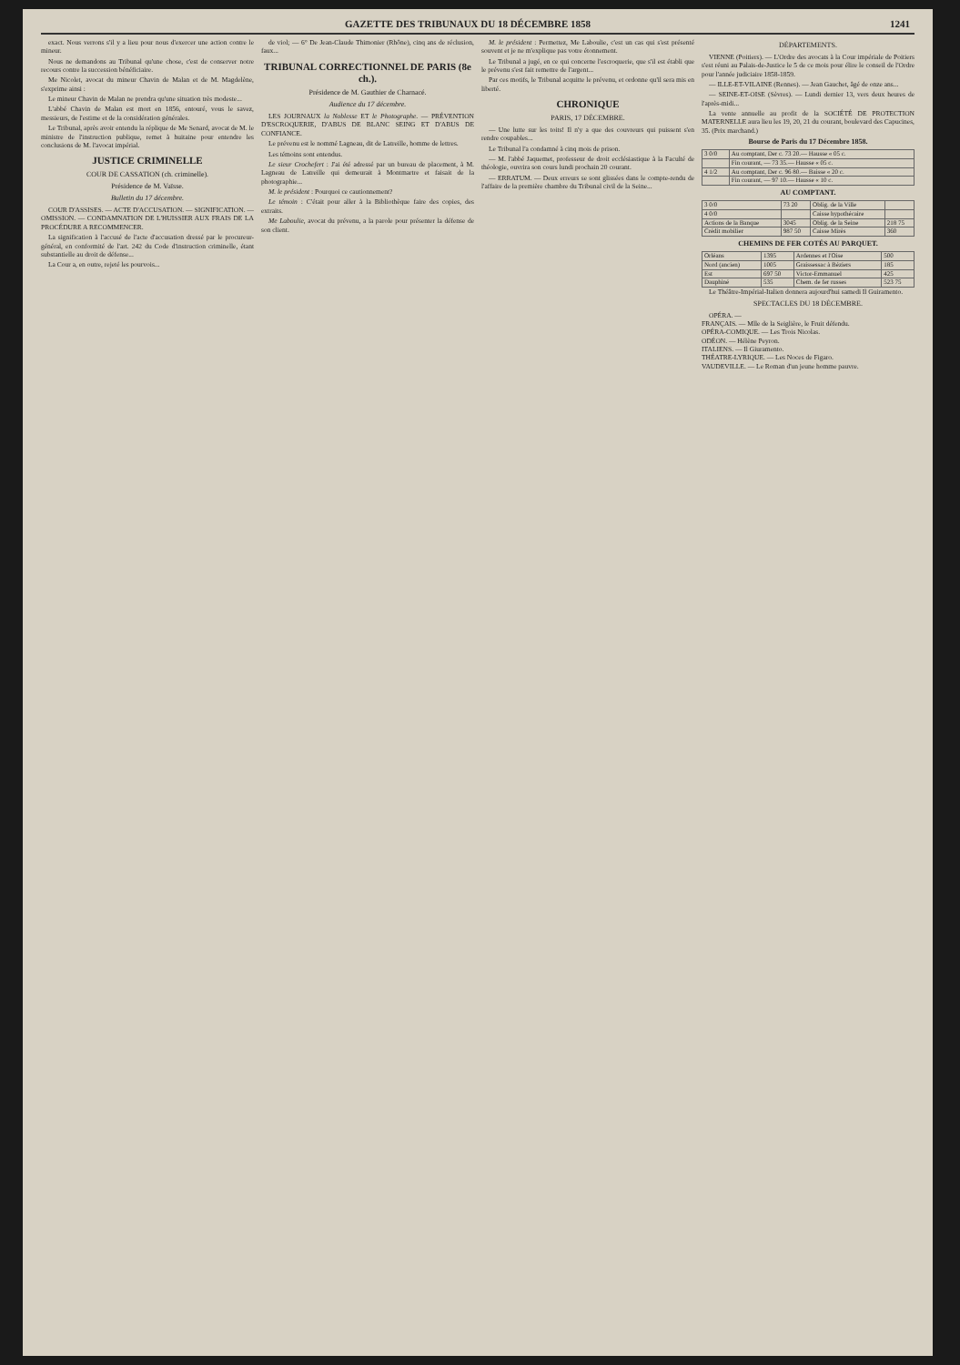GAZETTE DES TRIBUNAUX DU 18 DÉCEMBRE 1858 1241
exact. Nous verrons s'il y a lieu pour nous d'exercer une action contre le mineur.
Nous ne demandons au Tribunal qu'une chose, c'est de conserver notre recours contre la succession bénéficiaire.
Me Nicolet, avocat du mineur Chavin de Malan et de M. Magdelène, s'exprime ainsi :
Le mineur Chavin de Malan ne prendra qu'une situation très modeste...
L'abbé Chavin de Malan est mort en 1856, entouré, vous le savez, messieurs, de l'estime et de la considération générales.
Le Tribunal, après avoir entendu la réplique de Me Senard, avocat de M. le ministre de l'instruction publique, remet à huitaine pour entendre les conclusions de M. l'avocat impérial.
JUSTICE CRIMINELLE
COUR DE CASSATION (ch. criminelle).
Présidence de M. Vaïsse.
Bulletin du 17 décembre.
COUR D'ASSISES. — ACTE D'ACCUSATION. — SIGNIFICATION. — OMISSION. — CONDAMNATION DE L'HUISSIER AUX FRAIS DE LA PROCÉDURE A RECOMMENCER.
La signification à l'accusé de l'acte d'accusation dressé par le procureur-général, en conformité de l'art. 242 du Code d'instruction criminelle, étant substantielle au droit de défense...
La Cour a, en outre, rejeté les pourvois...
de viol; — 6° De Jean-Claude Thimonier (Rhône), cinq ans de réclusion, faux...
TRIBUNAL CORRECTIONNEL DE PARIS (8e ch.).
Présidence de M. Gauthier de Charnacé.
Audience du 17 décembre.
LES JOURNAUX la Noblesse ET le Photographe. — PRÉVENTION D'ESCROQUERIE, D'ABUS DE BLANC SEING ET D'ABUS DE CONFIANCE.
Le prévenu est le nommé Lagneau, dit de Latreille, homme de lettres.
Les témoins sont entendus.
Le sieur Crochefert : J'ai été adressé par un bureau de placement, à M. Lagneau de Latreille qui demeurait à Montmartre et faisait de la photographie...
M. le président : Pourquoi ce cautionnement?
Le témoin : C'était pour aller à la Bibliothèque faire des copies, des extraits.
Me Laboulie, avocat du prévenu, a la parole pour présenter la défense de son client.
M. le président : Permettez, Me Laboulie, c'est un cas qui s'est présenté souvent et je ne m'explique pas votre étonnement.
Le Tribunal a jugé, en ce qui concerne l'escroquerie, que s'il est établi que le prévenu s'est fait remettre de l'argent...
Par ces motifs, le Tribunal acquitte le prévenu, et ordonne qu'il sera mis en liberté.
CHRONIQUE
PARIS, 17 DÉCEMBRE.
— Une lutte sur les toits! Il n'y a que des couvreurs qui puissent s'en rendre coupables...
Le Tribunal l'a condamné à cinq mois de prison.
— M. l'abbé Jaquemet, professeur de droit ecclésiastique à la Faculté de théologie, ouvrira son cours lundi prochain 20 courant.
— ERRATUM. — Deux erreurs se sont glissées dans le compte-rendu de l'affaire de la première chambre du Tribunal civil de la Seine...
DÉPARTEMENTS.
VIENNE (Poitiers). — L'Ordre des avocats à la Cour impériale de Poitiers s'est réuni au Palais-de-Justice le 5 de ce mois pour élire le conseil de l'Ordre pour l'année judiciaire 1858-1859.
— ILLE-ET-VILAINE (Rennes). — Jean Gauchet, âgé de onze ans...
— SEINE-ET-OISE (Sèvres). — Lundi dernier 13, vers deux heures de l'après-midi...
La vente annuelle au profit de la SOCIÉTÉ DE PROTECTION MATERNELLE aura lieu les 19, 20, 21 du courant, boulevard des Capucines, 35. (Prix marchand.)
Bourse de Paris du 17 Décembre 1858.
| 3 0/0 | Au comptant, Der c. 73 20.— Hausse « 05 c. |
| | Fin courant, — 73 35.— Hausse « 05 c. |
| 4 1/2 | Au comptant, Der c. 96 80.— Baisse « 20 c. |
| | Fin courant, — 97 10.— Hausse « 10 c. |
AU COMPTANT.
| 3 0/0 | 73 20 | Oblig. de la Ville | |
| 4 0/0 | | Caisse hypothécaire | |
| Actions de la Banque | 3045 | Oblig. de la Seine | 218 75 |
| Crédit mobilier | 987 50 | Caisse Mirès | 360 |
CHEMINS DE FER COTÉS AU PARQUET.
| Orléans | 1395 | Ardennes et l'Oise | 500 |
| Nord (ancien) | 1005 | Graissessac à Béziers | 185 |
| Est | 697 50 | Victor-Emmanuel | 425 |
| Dauphiné | 535 | Chem. de fer russes | 523 75 |
Le Théâtre-Impérial-Italien donnera aujourd'hui samedi Il Guiramento.
SPECTACLES DU 18 DÉCEMBRE.
OPÉRA. —
FRANÇAIS. — Mlle de la Seiglière, le Fruit défendu.
OPÉRA-COMIQUE. — Les Trois Nicolas.
ODÉON. — Hélène Peyron.
ITALIENS. — Il Giuramento.
THÉATRE-LYRIQUE. — Les Noces de Figaro.
VAUDEVILLE. — Le Roman d'un jeune homme pauvre.